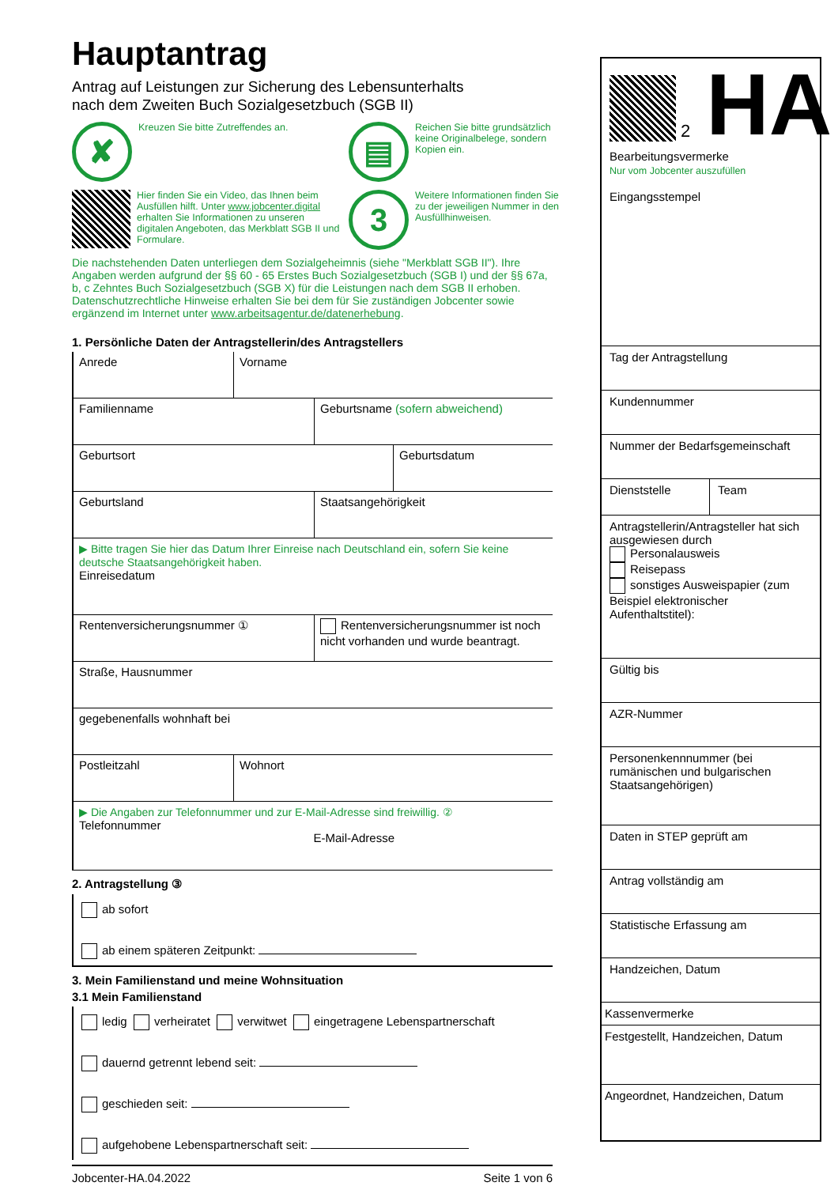Hauptantrag
Antrag auf Leistungen zur Sicherung des Lebensunterhalts
nach dem Zweiten Buch Sozialgesetzbuch (SGB II)
✘
Kreuzen Sie bitte Zutreffendes an.
▤
Reichen Sie bitte grundsätzlich keine Originalbelege, sondern Kopien ein.
Hier finden Sie ein Video, das Ihnen beim Ausfüllen hilft. Unter www.jobcenter.digital erhalten Sie Informationen zu unseren digitalen Angeboten, das Merkblatt SGB II und Formulare.
3
Weitere Informationen finden Sie zu der jeweiligen Nummer in den Ausfüllhinweisen.
Die nachstehenden Daten unterliegen dem Sozialgeheimnis (siehe "Merkblatt SGB II"). Ihre Angaben werden aufgrund der §§ 60 - 65 Erstes Buch Sozialgesetzbuch (SGB I) und der §§ 67a, b, c Zehntes Buch Sozialgesetzbuch (SGB X) für die Leistungen nach dem SGB II erhoben. Datenschutzrechtliche Hinweise erhalten Sie bei dem für Sie zuständigen Jobcenter sowie ergänzend im Internet unter www.arbeitsagentur.de/datenerhebung.
1. Persönliche Daten der Antragstellerin/des Antragstellers
Anrede Vorname
Familienname Geburtsname (sofern abweichend)
Geburtsort Geburtsdatum
Geburtsland Staatsangehörigkeit
▶ Bitte tragen Sie hier das Datum Ihrer Einreise nach Deutschland ein, sofern Sie keine deutsche Staatsangehörigkeit haben.
Einreisedatum
Rentenversicherungsnummer ① Rentenversicherungsnummer ist noch nicht vorhanden und wurde beantragt.
Straße, Hausnummer
gegebenenfalls wohnhaft bei
Postleitzahl Wohnort
▶ Die Angaben zur Telefonnummer und zur E-Mail-Adresse sind freiwillig. ②
Telefonnummer
E-Mail-Adresse
2. Antragstellung ③
ab sofort
ab einem späteren Zeitpunkt:
3. Mein Familienstand und meine Wohnsituation
3.1 Mein Familienstand
ledig verheiratet verwitwet eingetragene Lebenspartnerschaft
dauernd getrennt lebend seit:
geschieden seit:
aufgehobene Lebenspartnerschaft seit:
Jobcenter-HA.04.2022 Seite 1 von 6
2 HA
Bearbeitungsvermerke
Nur vom Jobcenter auszufüllen
Eingangsstempel
Tag der Antragstellung
Kundennummer
Nummer der Bedarfsgemeinschaft
Dienststelle Team
Antragstellerin/Antragsteller hat sich ausgewiesen durch
Personalausweis
Reisepass
sonstiges Ausweispapier (zum Beispiel elektronischer Aufenthaltstitel):
Gültig bis
AZR-Nummer
Personenkennnummer (bei rumänischen und bulgarischen Staatsangehörigen)
Daten in STEP geprüft am
Antrag vollständig am
Statistische Erfassung am
Handzeichen, Datum
Kassenvermerke
Festgestellt, Handzeichen, Datum
Angeordnet, Handzeichen, Datum